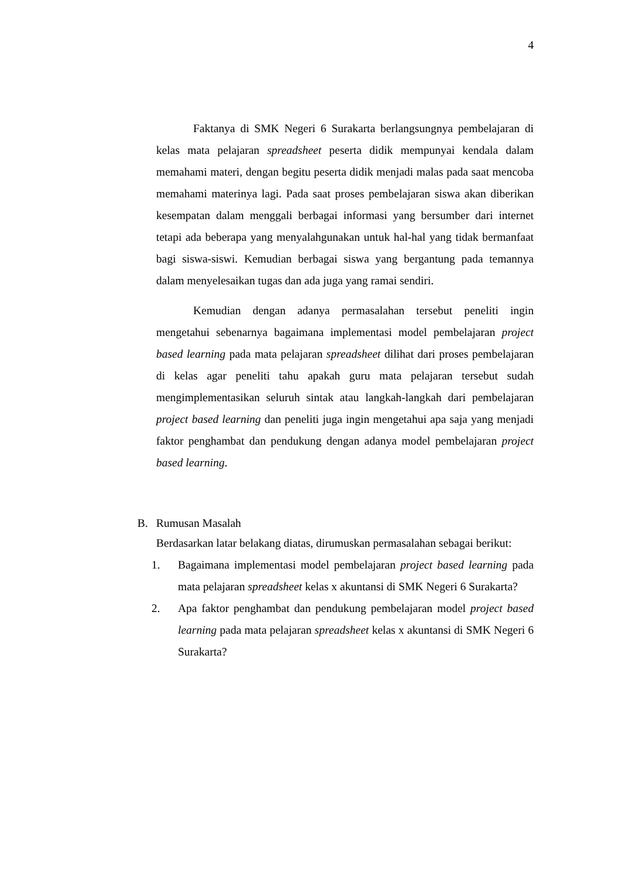4
Faktanya di SMK Negeri 6 Surakarta berlangsungnya pembelajaran di kelas mata pelajaran spreadsheet peserta didik mempunyai kendala dalam memahami materi, dengan begitu peserta didik menjadi malas pada saat mencoba memahami materinya lagi. Pada saat proses pembelajaran siswa akan diberikan kesempatan dalam menggali berbagai informasi yang bersumber dari internet tetapi ada beberapa yang menyalahgunakan untuk hal-hal yang tidak bermanfaat bagi siswa-siswi. Kemudian berbagai siswa yang bergantung pada temannya dalam menyelesaikan tugas dan ada juga yang ramai sendiri.
Kemudian dengan adanya permasalahan tersebut peneliti ingin mengetahui sebenarnya bagaimana implementasi model pembelajaran project based learning pada mata pelajaran spreadsheet dilihat dari proses pembelajaran di kelas agar peneliti tahu apakah guru mata pelajaran tersebut sudah mengimplementasikan seluruh sintak atau langkah-langkah dari pembelajaran project based learning dan peneliti juga ingin mengetahui apa saja yang menjadi faktor penghambat dan pendukung dengan adanya model pembelajaran project based learning.
B. Rumusan Masalah
Berdasarkan latar belakang diatas, dirumuskan permasalahan sebagai berikut:
1. Bagaimana implementasi model pembelajaran project based learning pada mata pelajaran spreadsheet kelas x akuntansi di SMK Negeri 6 Surakarta?
2. Apa faktor penghambat dan pendukung pembelajaran model project based learning pada mata pelajaran spreadsheet kelas x akuntansi di SMK Negeri 6 Surakarta?